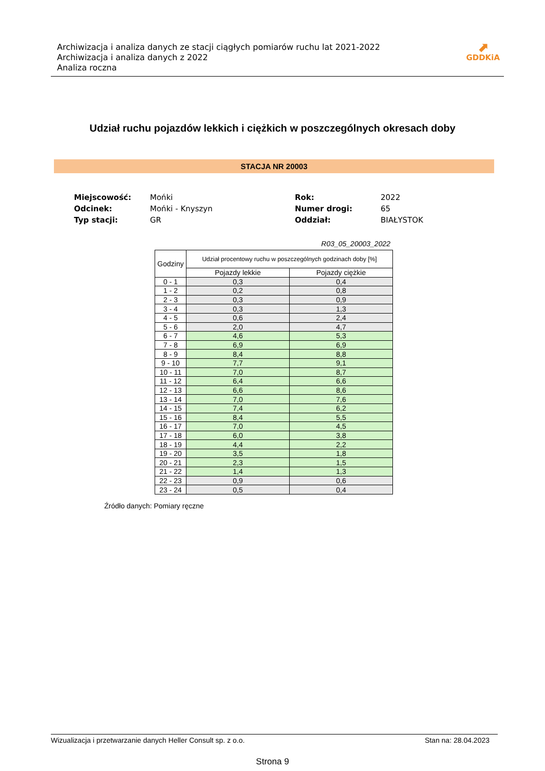Archiwizacja i analiza danych ze stacji ciągłych pomiarów ruchu lat 2021-2022
Archiwizacja i analiza danych z 2022
Analiza roczna
⬈
GDDKiA
Udział ruchu pojazdów lekkich i ciężkich w poszczególnych okresach doby
STACJA NR 20003
| Miejscowość: | Mońki | Rok: | 2022 |
| Odcinek: | Mońki - Knyszyn | Numer drogi: | 65 |
| Typ stacji: | GR | Oddział: | BIAŁYSTOK |
R03_05_20003_2022
| Godziny | Udział procentowy ruchu w poszczególnych godzinach doby [%] | |
| --- | --- | --- |
| | Pojazdy lekkie | Pojazdy ciężkie |
| 0 - 1 | 0,3 | 0,4 |
| 1 - 2 | 0,2 | 0,8 |
| 2 - 3 | 0,3 | 0,9 |
| 3 - 4 | 0,3 | 1,3 |
| 4 - 5 | 0,6 | 2,4 |
| 5 - 6 | 2,0 | 4,7 |
| 6 - 7 | 4,6 | 5,3 |
| 7 - 8 | 6,9 | 6,9 |
| 8 - 9 | 8,4 | 8,8 |
| 9 - 10 | 7,7 | 9,1 |
| 10 - 11 | 7,0 | 8,7 |
| 11 - 12 | 6,4 | 6,6 |
| 12 - 13 | 6,6 | 8,6 |
| 13 - 14 | 7,0 | 7,6 |
| 14 - 15 | 7,4 | 6,2 |
| 15 - 16 | 8,4 | 5,5 |
| 16 - 17 | 7,0 | 4,5 |
| 17 - 18 | 6,0 | 3,8 |
| 18 - 19 | 4,4 | 2,2 |
| 19 - 20 | 3,5 | 1,8 |
| 20 - 21 | 2,3 | 1,5 |
| 21 - 22 | 1,4 | 1,3 |
| 22 - 23 | 0,9 | 0,6 |
| 23 - 24 | 0,5 | 0,4 |
Źródło danych: Pomiary ręczne
Wizualizacja i przetwarzanie danych Heller Consult sp. z o.o. Stan na: 28.04.2023
Strona 9